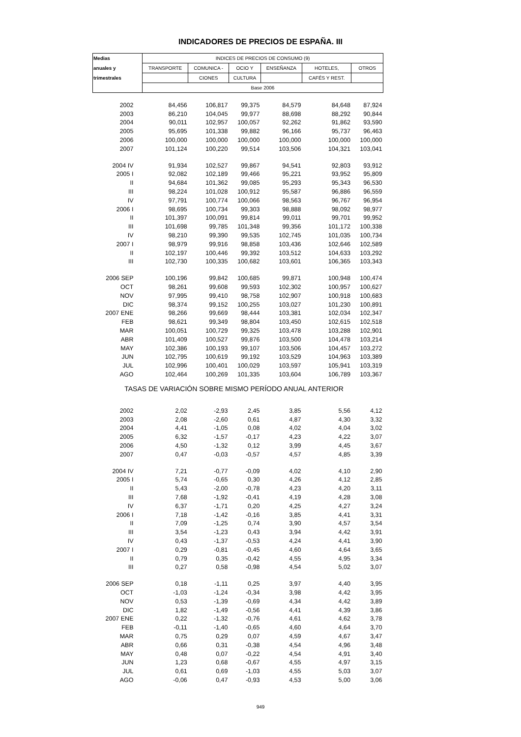INDICADORES DE PRECIOS DE ESPAÑA. III
| Medias | INDICES DE PRECIOS DE CONSUMO (9) | | | | | |
| --- | --- | --- | --- | --- | --- | --- |
| anuales y | TRANSPORTE | COMUNICA - | OCIO Y | ENSEÑANZA | HOTELES, | OTROS |
| trimestrales | | CIONES | CULTURA | | CAFÉS Y REST. | |
| | Base 2006 | | | | | |
| 2002 | 84,456 | 106,817 | 99,375 | 84,579 | 84,648 | 87,924 |
| 2003 | 86,210 | 104,045 | 99,977 | 88,698 | 88,292 | 90,844 |
| 2004 | 90,011 | 102,957 | 100,057 | 92,262 | 91,862 | 93,590 |
| 2005 | 95,695 | 101,338 | 99,882 | 96,166 | 95,737 | 96,463 |
| 2006 | 100,000 | 100,000 | 100,000 | 100,000 | 100,000 | 100,000 |
| 2007 | 101,124 | 100,220 | 99,514 | 103,506 | 104,321 | 103,041 |
| 2004 IV | 91,934 | 102,527 | 99,867 | 94,541 | 92,803 | 93,912 |
| 2005 I | 92,082 | 102,189 | 99,466 | 95,221 | 93,952 | 95,809 |
| II | 94,684 | 101,362 | 99,085 | 95,293 | 95,343 | 96,530 |
| III | 98,224 | 101,028 | 100,912 | 95,587 | 96,886 | 96,559 |
| IV | 97,791 | 100,774 | 100,066 | 98,563 | 96,767 | 96,954 |
| 2006 I | 98,695 | 100,734 | 99,303 | 98,888 | 98,092 | 98,977 |
| II | 101,397 | 100,091 | 99,814 | 99,011 | 99,701 | 99,952 |
| III | 101,698 | 99,785 | 101,348 | 99,356 | 101,172 | 100,338 |
| IV | 98,210 | 99,390 | 99,535 | 102,745 | 101,035 | 100,734 |
| 2007 I | 98,979 | 99,916 | 98,858 | 103,436 | 102,646 | 102,589 |
| II | 102,197 | 100,446 | 99,392 | 103,512 | 104,633 | 103,292 |
| III | 102,730 | 100,335 | 100,682 | 103,601 | 106,365 | 103,343 |
| 2006 SEP | 100,196 | 99,842 | 100,685 | 99,871 | 100,948 | 100,474 |
| OCT | 98,261 | 99,608 | 99,593 | 102,302 | 100,957 | 100,627 |
| NOV | 97,995 | 99,410 | 98,758 | 102,907 | 100,918 | 100,683 |
| DIC | 98,374 | 99,152 | 100,255 | 103,027 | 101,230 | 100,891 |
| 2007 ENE | 98,266 | 99,669 | 98,444 | 103,381 | 102,034 | 102,347 |
| FEB | 98,621 | 99,349 | 98,804 | 103,450 | 102,615 | 102,518 |
| MAR | 100,051 | 100,729 | 99,325 | 103,478 | 103,288 | 102,901 |
| ABR | 101,409 | 100,527 | 99,876 | 103,500 | 104,478 | 103,214 |
| MAY | 102,386 | 100,193 | 99,107 | 103,506 | 104,457 | 103,272 |
| JUN | 102,795 | 100,619 | 99,192 | 103,529 | 104,963 | 103,389 |
| JUL | 102,996 | 100,401 | 100,029 | 103,597 | 105,941 | 103,319 |
| AGO | 102,464 | 100,269 | 101,335 | 103,604 | 106,789 | 103,367 |
| TASAS DE VARIACIÓN SOBRE MISMO PERÍODO ANUAL ANTERIOR | | | | | | |
| 2002 | 2,02 | -2,93 | 2,45 | 3,85 | 5,56 | 4,12 |
| 2003 | 2,08 | -2,60 | 0,61 | 4,87 | 4,30 | 3,32 |
| 2004 | 4,41 | -1,05 | 0,08 | 4,02 | 4,04 | 3,02 |
| 2005 | 6,32 | -1,57 | -0,17 | 4,23 | 4,22 | 3,07 |
| 2006 | 4,50 | -1,32 | 0,12 | 3,99 | 4,45 | 3,67 |
| 2007 | 0,47 | -0,03 | -0,57 | 4,57 | 4,85 | 3,39 |
| 2004 IV | 7,21 | -0,77 | -0,09 | 4,02 | 4,10 | 2,90 |
| 2005 I | 5,74 | -0,65 | 0,30 | 4,26 | 4,12 | 2,85 |
| II | 5,43 | -2,00 | -0,78 | 4,23 | 4,20 | 3,11 |
| III | 7,68 | -1,92 | -0,41 | 4,19 | 4,28 | 3,08 |
| IV | 6,37 | -1,71 | 0,20 | 4,25 | 4,27 | 3,24 |
| 2006 I | 7,18 | -1,42 | -0,16 | 3,85 | 4,41 | 3,31 |
| II | 7,09 | -1,25 | 0,74 | 3,90 | 4,57 | 3,54 |
| III | 3,54 | -1,23 | 0,43 | 3,94 | 4,42 | 3,91 |
| IV | 0,43 | -1,37 | -0,53 | 4,24 | 4,41 | 3,90 |
| 2007 I | 0,29 | -0,81 | -0,45 | 4,60 | 4,64 | 3,65 |
| II | 0,79 | 0,35 | -0,42 | 4,55 | 4,95 | 3,34 |
| III | 0,27 | 0,58 | -0,98 | 4,54 | 5,02 | 3,07 |
| 2006 SEP | 0,18 | -1,11 | 0,25 | 3,97 | 4,40 | 3,95 |
| OCT | -1,03 | -1,24 | -0,34 | 3,98 | 4,42 | 3,95 |
| NOV | 0,53 | -1,39 | -0,69 | 4,34 | 4,42 | 3,89 |
| DIC | 1,82 | -1,49 | -0,56 | 4,41 | 4,39 | 3,86 |
| 2007 ENE | 0,22 | -1,32 | -0,76 | 4,61 | 4,62 | 3,78 |
| FEB | -0,11 | -1,40 | -0,65 | 4,60 | 4,64 | 3,70 |
| MAR | 0,75 | 0,29 | 0,07 | 4,59 | 4,67 | 3,47 |
| ABR | 0,66 | 0,31 | -0,38 | 4,54 | 4,96 | 3,48 |
| MAY | 0,48 | 0,07 | -0,22 | 4,54 | 4,91 | 3,40 |
| JUN | 1,23 | 0,68 | -0,67 | 4,55 | 4,97 | 3,15 |
| JUL | 0,61 | 0,69 | -1,03 | 4,55 | 5,03 | 3,07 |
| AGO | -0,06 | 0,47 | -0,93 | 4,53 | 5,00 | 3,06 |
949